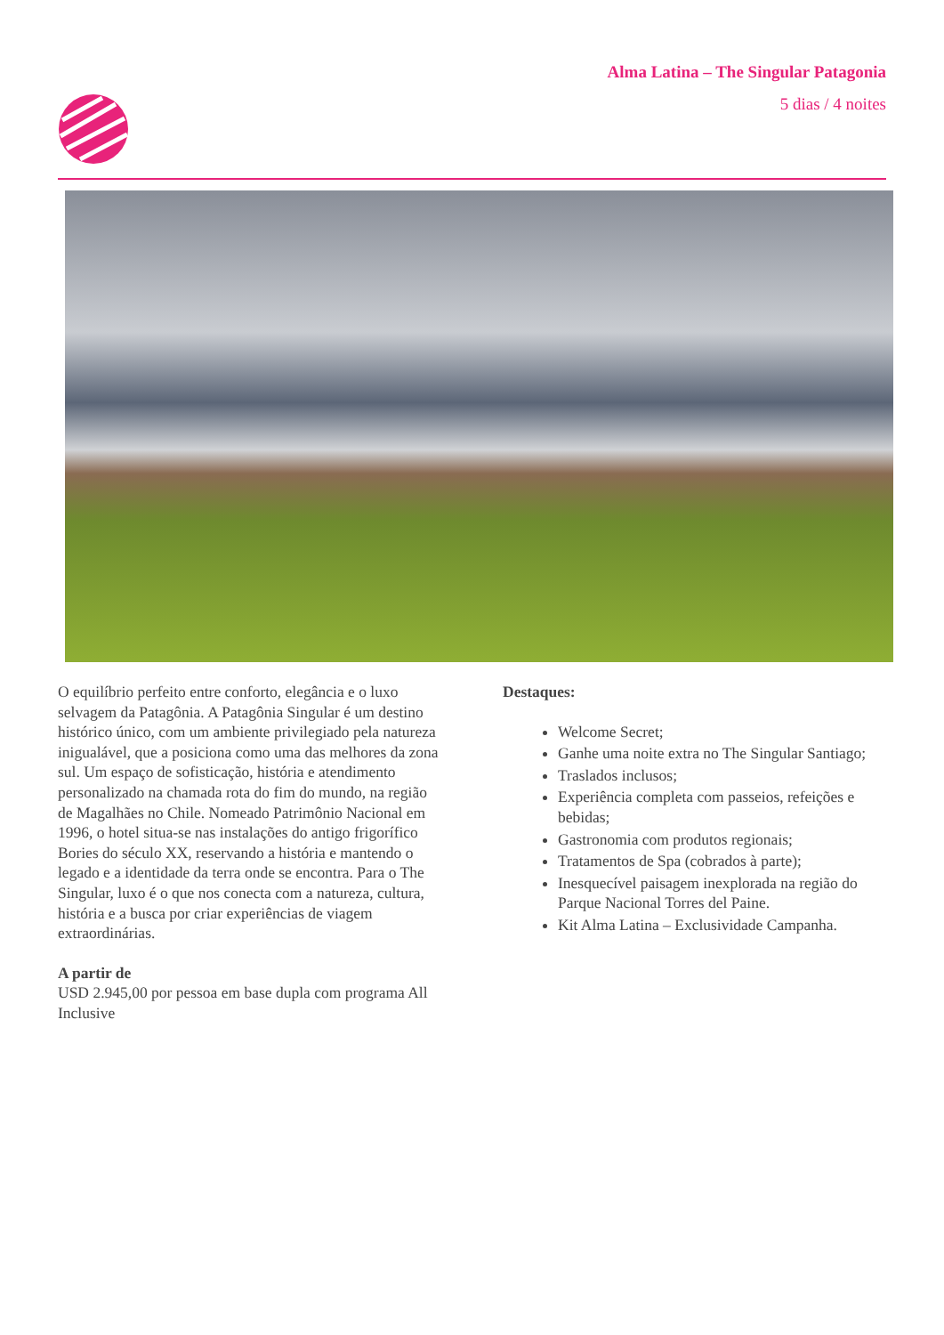Alma Latina – The Singular Patagonia
5 dias / 4 noites
O equilíbrio perfeito entre conforto, elegância e o luxo selvagem da Patagônia. A Patagônia Singular é um destino histórico único, com um ambiente privilegiado pela natureza inigualável, que a posiciona como uma das melhores da zona sul. Um espaço de sofisticação, história e atendimento personalizado na chamada rota do fim do mundo, na região de Magalhães no Chile. Nomeado Patrimônio Nacional em 1996, o hotel situa-se nas instalações do antigo frigorífico Bories do século XX, reservando a história e mantendo o legado e a identidade da terra onde se encontra. Para o The Singular, luxo é o que nos conecta com a natureza, cultura, história e a busca por criar experiências de viagem extraordinárias.
A partir de
USD 2.945,00 por pessoa em base dupla com programa All Inclusive
Destaques:
Welcome Secret;
Ganhe uma noite extra no The Singular Santiago;
Traslados inclusos;
Experiência completa com passeios, refeições e bebidas;
Gastronomia com produtos regionais;
Tratamentos de Spa (cobrados à parte);
Inesquecível paisagem inexplorada na região do Parque Nacional Torres del Paine.
Kit Alma Latina – Exclusividade Campanha.